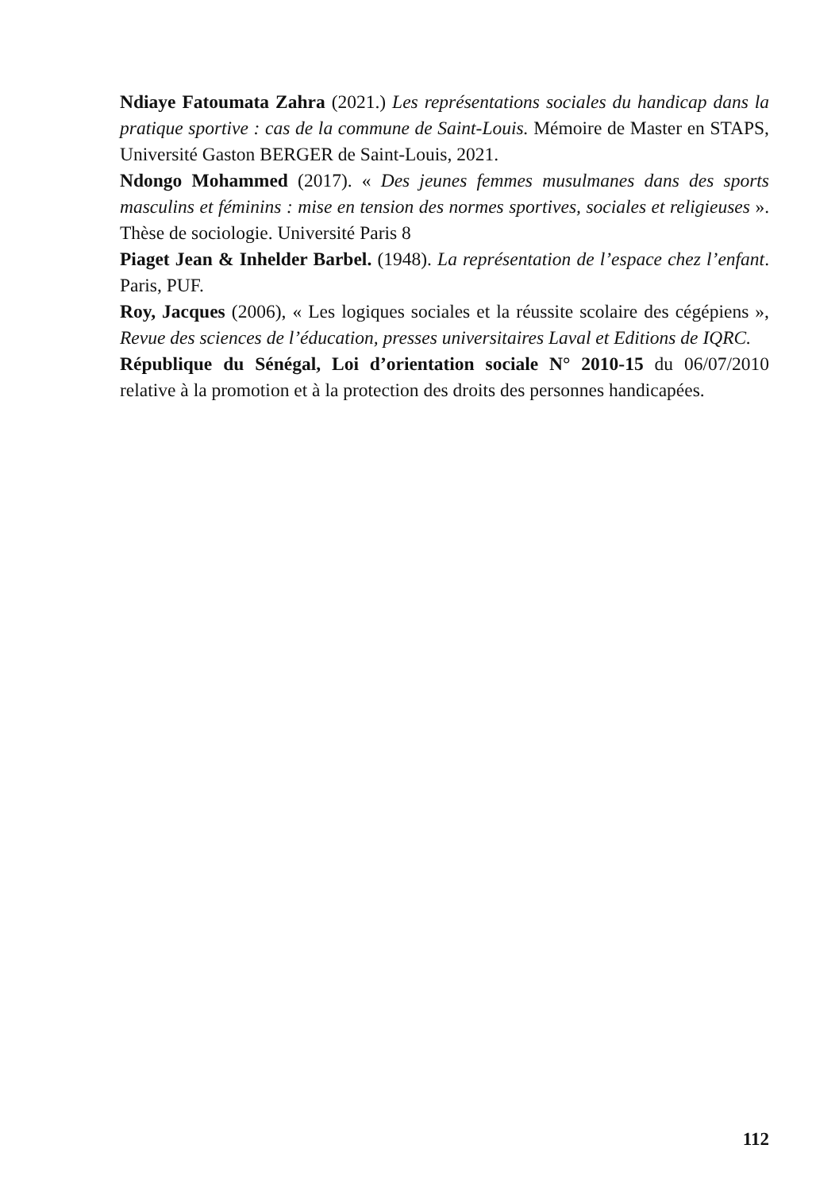Ndiaye Fatoumata Zahra (2021.) Les représentations sociales du handicap dans la pratique sportive : cas de la commune de Saint-Louis. Mémoire de Master en STAPS, Université Gaston BERGER de Saint-Louis, 2021.
Ndongo Mohammed (2017). « Des jeunes femmes musulmanes dans des sports masculins et féminins : mise en tension des normes sportives, sociales et religieuses ». Thèse de sociologie. Université Paris 8
Piaget Jean & Inhelder Barbel. (1948). La représentation de l’espace chez l’enfant. Paris, PUF.
Roy, Jacques (2006), « Les logiques sociales et la réussite scolaire des cégépiens », Revue des sciences de l’éducation, presses universitaires Laval et Editions de IQRC.
République du Sénégal, Loi d’orientation sociale N° 2010-15 du 06/07/2010 relative à la promotion et à la protection des droits des personnes handicapées.
112